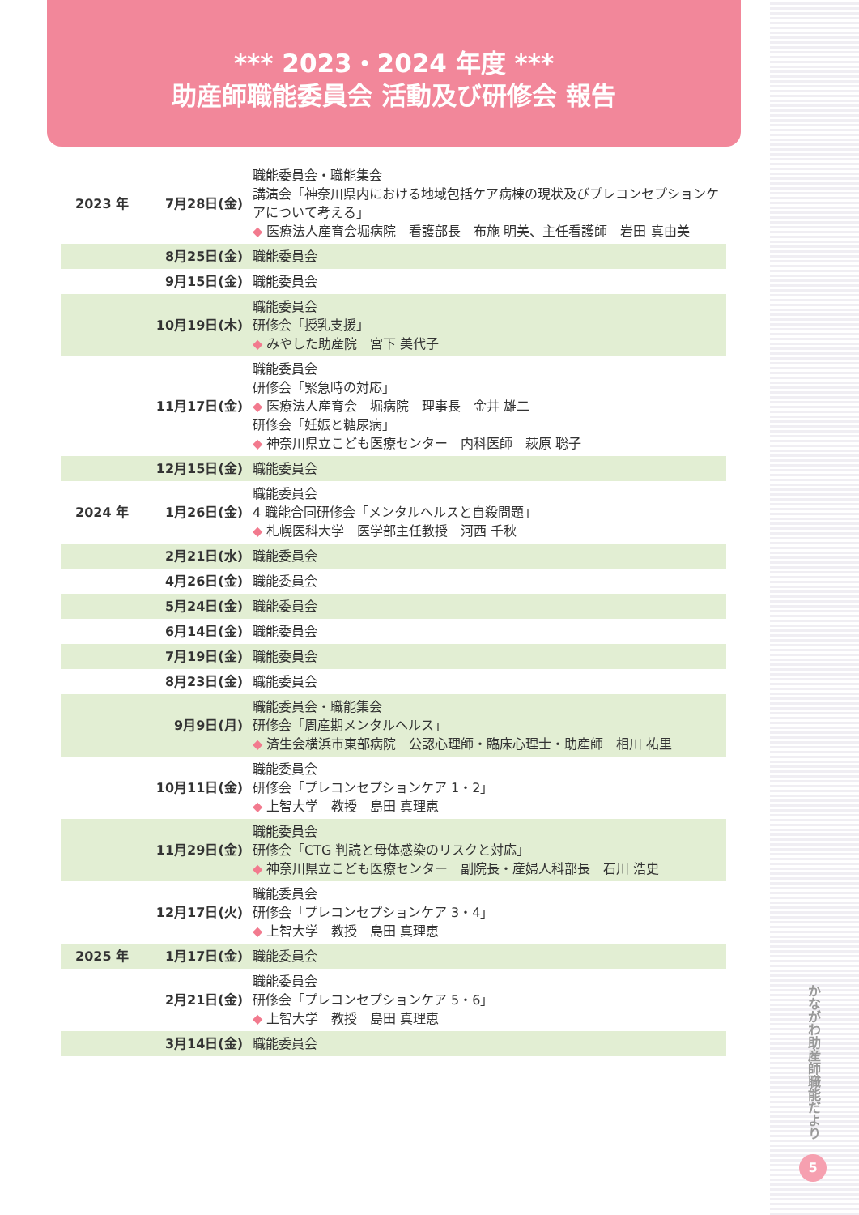*** 2023・2024 年度 ***
助産師職能委員会 活動及び研修会 報告
| 2023 年 | 7月28日(金) | 職能委員会・職能集会 講演会「神奈川県内における地域包括ケア病棟の現状及びプレコンセプションケアについて考える」 ◆ 医療法人産育会堀病院 看護部長 布施 明美、主任看護師 岩田 真由美 |
| | 8月25日(金) | 職能委員会 |
| | 9月15日(金) | 職能委員会 |
| | 10月19日(木) | 職能委員会 研修会「授乳支援」 ◆ みやした助産院 宮下 美代子 |
| | 11月17日(金) | 職能委員会 研修会「緊急時の対応」 ◆ 医療法人産育会 堀病院 理事長 金井 雄二 研修会「妊娠と糖尿病」 ◆ 神奈川県立こども医療センター 内科医師 萩原 聡子 |
| | 12月15日(金) | 職能委員会 |
| 2024 年 | 1月26日(金) | 職能委員会 4 職能合同研修会「メンタルヘルスと自殺問題」 ◆ 札幌医科大学 医学部主任教授 河西 千秋 |
| | 2月21日(水) | 職能委員会 |
| | 4月26日(金) | 職能委員会 |
| | 5月24日(金) | 職能委員会 |
| | 6月14日(金) | 職能委員会 |
| | 7月19日(金) | 職能委員会 |
| | 8月23日(金) | 職能委員会 |
| | 9月9日(月) | 職能委員会・職能集会 研修会「周産期メンタルヘルス」 ◆ 済生会横浜市東部病院 公認心理師・臨床心理士・助産師 相川 祐里 |
| | 10月11日(金) | 職能委員会 研修会「プレコンセプションケア 1・2」 ◆ 上智大学 教授 島田 真理恵 |
| | 11月29日(金) | 職能委員会 研修会「CTG 判読と母体感染のリスクと対応」 ◆ 神奈川県立こども医療センター 副院長・産婦人科部長 石川 浩史 |
| | 12月17日(火) | 職能委員会 研修会「プレコンセプションケア 3・4」 ◆ 上智大学 教授 島田 真理恵 |
| 2025 年 | 1月17日(金) | 職能委員会 |
| | 2月21日(金) | 職能委員会 研修会「プレコンセプションケア 5・6」 ◆ 上智大学 教授 島田 真理恵 |
| | 3月14日(金) | 職能委員会 |
かながわ助産師職能だより
5